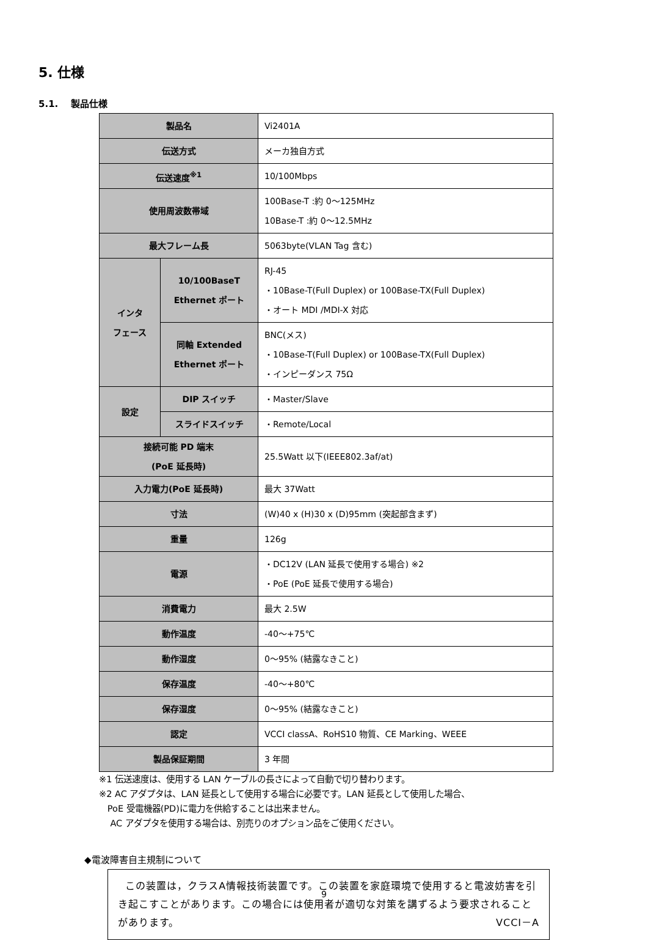5. 仕様
5.1. 製品仕様
| 製品名 | | Vi2401A |
| 伝送方式 | | メーカ独自方式 |
| 伝送速度<sup>※1</sup> | | 10/100Mbps |
| 使用周波数帯域 | | 100Base-T :約 0～125MHz 10Base-T :約 0～12.5MHz |
| 最大フレーム長 | | 5063byte(VLAN Tag 含む) |
| インタ フェース | 10/100BaseT Ethernet ポート | RJ-45 ・10Base-T(Full Duplex) or 100Base-TX(Full Duplex) ・オート MDI /MDI-X 対応 |
| | 同軸 Extended Ethernet ポート | BNC(メス) ・10Base-T(Full Duplex) or 100Base-TX(Full Duplex) ・インピーダンス 75Ω |
| 設定 | DIP スイッチ | ・Master/Slave |
| | スライドスイッチ | ・Remote/Local |
| 接続可能 PD 端末 (PoE 延長時) | | 25.5Watt 以下(IEEE802.3af/at) |
| 入力電力(PoE 延長時) | | 最大 37Watt |
| 寸法 | | (W)40 x (H)30 x (D)95mm (突起部含まず) |
| 重量 | | 126g |
| 電源 | | ・DC12V (LAN 延長で使用する場合) ※2 ・PoE (PoE 延長で使用する場合) |
| 消費電力 | | 最大 2.5W |
| 動作温度 | | -40～+75℃ |
| 動作湿度 | | 0～95% (結露なきこと) |
| 保存温度 | | -40～+80℃ |
| 保存湿度 | | 0～95% (結露なきこと) |
| 認定 | | VCCI classA、RoHS10 物質、CE Marking、WEEE |
| 製品保証期間 | | 3 年間 |
※1 伝送速度は、使用する LAN ケーブルの長さによって自動で切り替わります。
※2 AC アダプタは、LAN 延長として使用する場合に必要です。LAN 延長として使用した場合、
PoE 受電機器(PD)に電力を供給することは出来ません。
AC アダプタを使用する場合は、別売りのオプション品をご使用ください。
◆電波障害自主規制について
この装置は，クラスA情報技術装置です。この装置を家庭環境で使用すると電波妨害を引き起こすことがあります。この場合には使用者が適切な対策を講ずるよう要求されることがあります。 VCCI－A
9